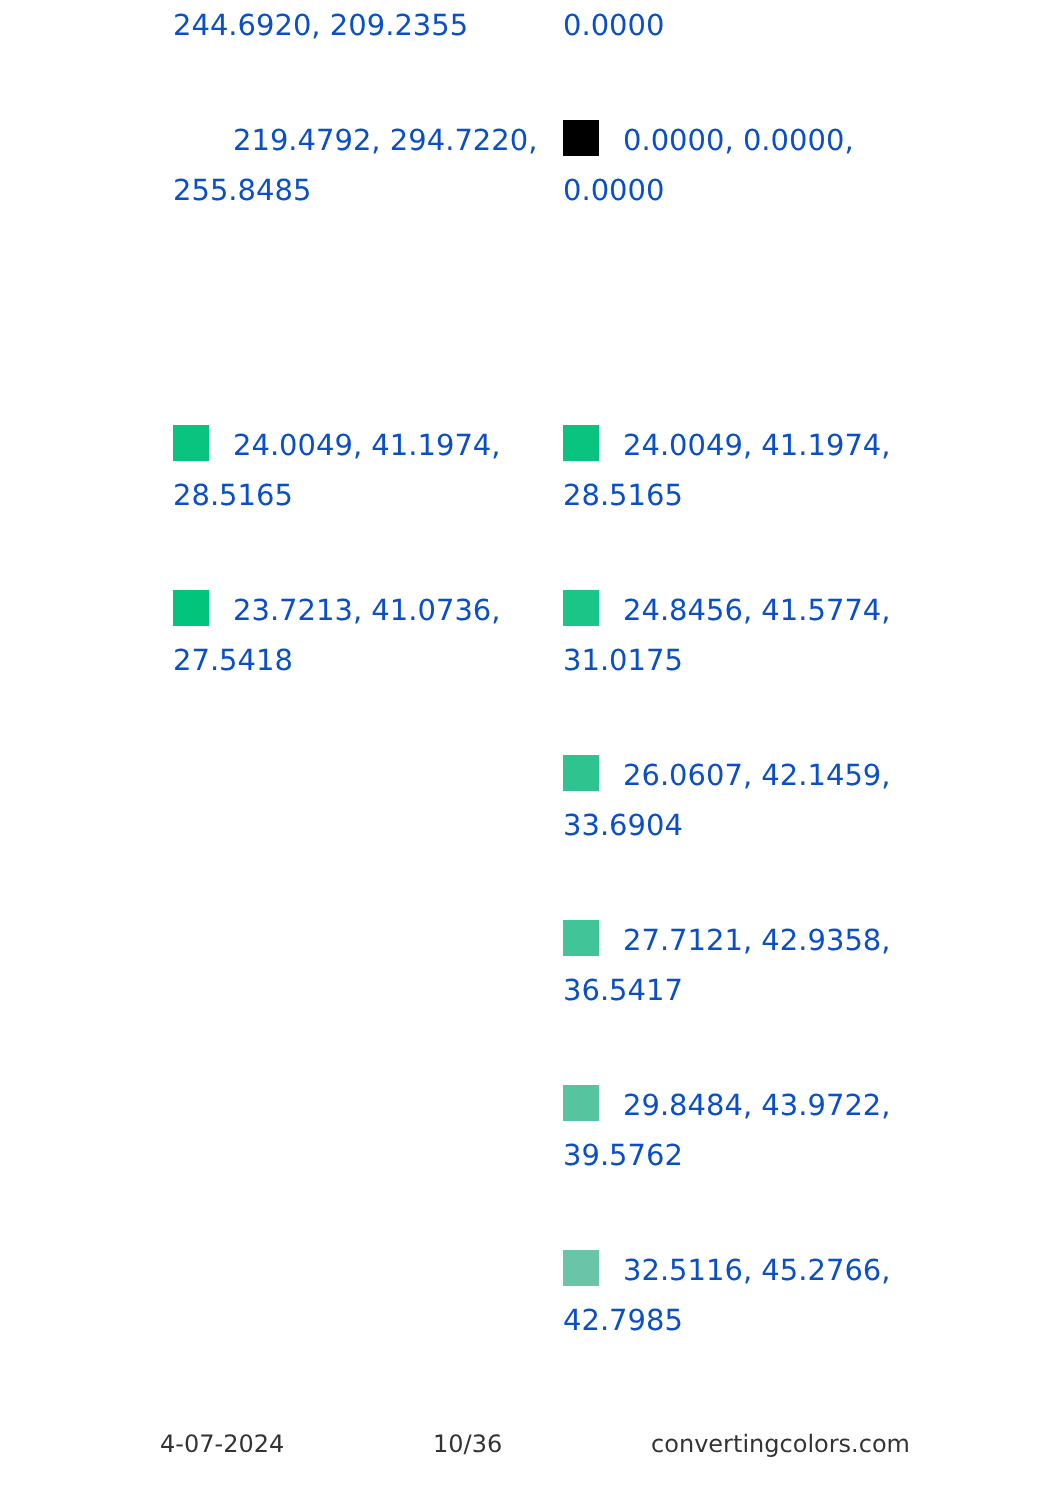244.6920, 209.2355 0.0000
219.4792, 294.7220, 255.8485
0.0000, 0.0000, 0.0000
24.0049, 41.1974, 28.5165
24.0049, 41.1974, 28.5165
23.7213, 41.0736, 27.5418
24.8456, 41.5774, 31.0175
26.0607, 42.1459, 33.6904
27.7121, 42.9358, 36.5417
29.8484, 43.9722, 39.5762
32.5116, 45.2766, 42.7985
4-07-2024 10/36 convertingcolors.com